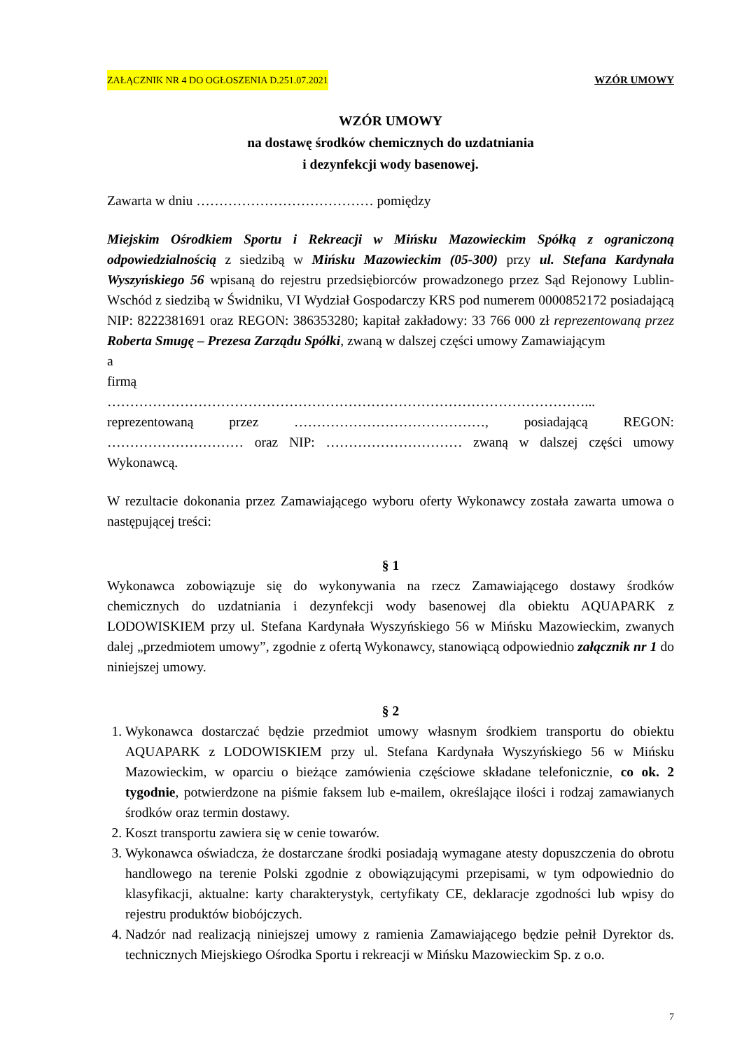ZAŁĄCZNIK NR 4 DO OGŁOSZENIA D.251.07.2021 WZÓR UMOWY
WZÓR UMOWY
na dostawę środków chemicznych do uzdatniania
i dezynfekcji wody basenowej.
Zawarta w dniu ………………………………… pomiędzy
Miejskim Ośrodkiem Sportu i Rekreacji w Mińsku Mazowieckim Spółką z ograniczoną odpowiedzialnością z siedzibą w Mińsku Mazowieckim (05-300) przy ul. Stefana Kardynała Wyszyńskiego 56 wpisaną do rejestru przedsiębiorców prowadzonego przez Sąd Rejonowy Lublin-Wschód z siedzibą w Świdniku, VI Wydział Gospodarczy KRS pod numerem 0000852172 posiadającą NIP: 8222381691 oraz REGON: 386353280; kapitał zakładowy: 33 766 000 zł reprezentowaną przez Roberta Smugę – Prezesa Zarządu Spółki, zwaną w dalszej części umowy Zamawiającym
a
firmą
……………………………………………………………………………………………...
reprezentowaną przez ……………………………………, posiadającą REGON: ………………………… oraz NIP: ………………………… zwaną w dalszej części umowy Wykonawcą.
W rezultacie dokonania przez Zamawiającego wyboru oferty Wykonawcy została zawarta umowa o następującej treści:
§ 1
Wykonawca zobowiązuje się do wykonywania na rzecz Zamawiającego dostawy środków chemicznych do uzdatniania i dezynfekcji wody basenowej dla obiektu AQUAPARK z LODOWISKIEM przy ul. Stefana Kardynała Wyszyńskiego 56 w Mińsku Mazowieckim, zwanych dalej „przedmiotem umowy”, zgodnie z ofertą Wykonawcy, stanowiącą odpowiednio załącznik nr 1 do niniejszej umowy.
§ 2
1. Wykonawca dostarczać będzie przedmiot umowy własnym środkiem transportu do obiektu AQUAPARK z LODOWISKIEM przy ul. Stefana Kardynała Wyszyńskiego 56 w Mińsku Mazowieckim, w oparciu o bieżące zamówienia częściowe składane telefonicznie, co ok. 2 tygodnie, potwierdzone na piśmie faksem lub e-mailem, określające ilości i rodzaj zamawianych środków oraz termin dostawy.
2. Koszt transportu zawiera się w cenie towarów.
3. Wykonawca oświadcza, że dostarczane środki posiadają wymagane atesty dopuszczenia do obrotu handlowego na terenie Polski zgodnie z obowiązującymi przepisami, w tym odpowiednio do klasyfikacji, aktualne: karty charakterystyk, certyfikaty CE, deklaracje zgodności lub wpisy do rejestru produktów biobójczych.
4. Nadzór nad realizacją niniejszej umowy z ramienia Zamawiającego będzie pełnił Dyrektor ds. technicznych Miejskiego Ośrodka Sportu i rekreacji w Mińsku Mazowieckim Sp. z o.o.
7